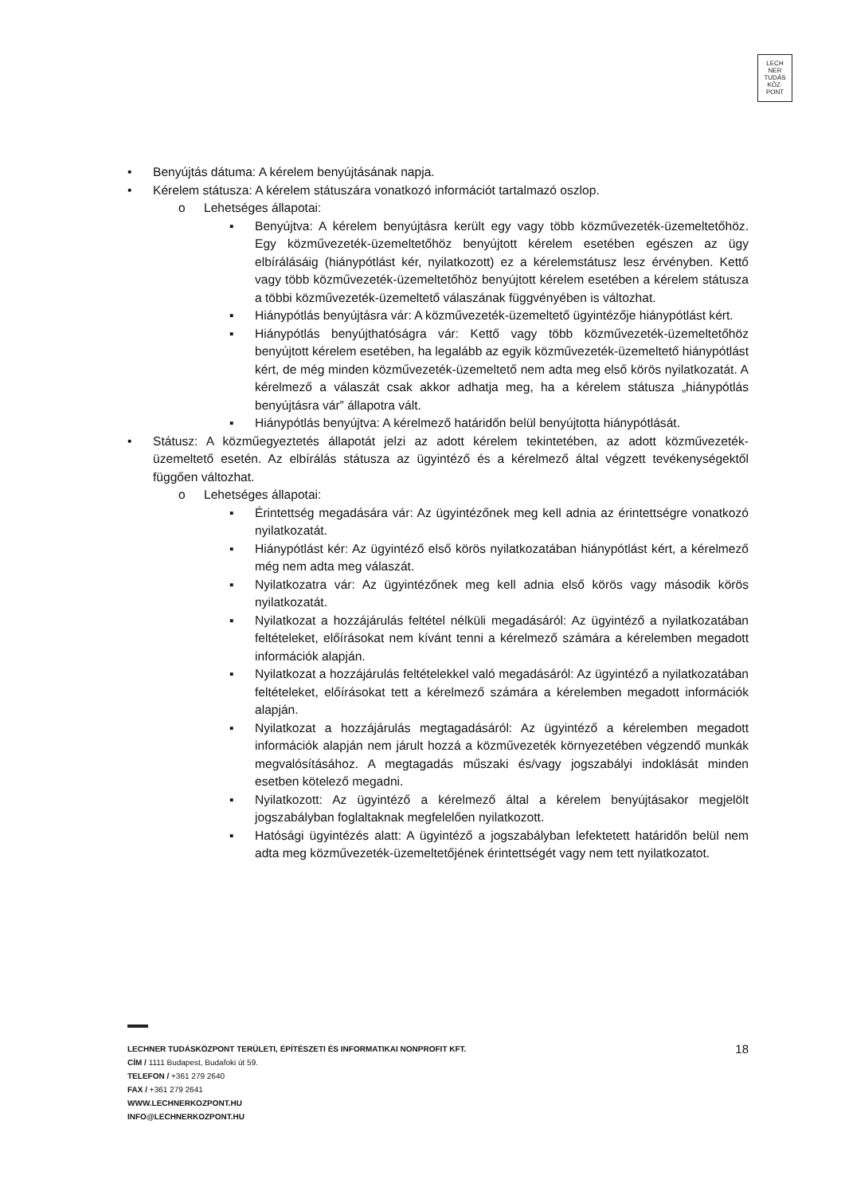LECH
NER
TUDÁS
KÖZ·
PONT
• Benyújtás dátuma: A kérelem benyújtásának napja.
• Kérelem státusza: A kérelem státuszára vonatkozó információt tartalmazó oszlop.
o Lehetséges állapotai:
▪ Benyújtva: A kérelem benyújtásra került egy vagy több közművezeték-üzemeltetőhöz. Egy közművezeték-üzemeltetőhöz benyújtott kérelem esetében egészen az ügy elbírálásáig (hiánypótlást kér, nyilatkozott) ez a kérelemstátusz lesz érvényben. Kettő vagy több közművezeték-üzemeltetőhöz benyújtott kérelem esetében a kérelem státusza a többi közművezeték-üzemeltető válaszának függvényében is változhat.
▪ Hiánypótlás benyújtásra vár: A közművezeték-üzemeltető ügyintézője hiánypótlást kért.
▪ Hiánypótlás benyújthatóságra vár: Kettő vagy több közművezeték-üzemeltetőhöz benyújtott kérelem esetében, ha legalább az egyik közművezeték-üzemeltető hiánypótlást kért, de még minden közművezeték-üzemeltető nem adta meg első körös nyilatkozatát. A kérelmező a válaszát csak akkor adhatja meg, ha a kérelem státusza „hiánypótlás benyújtásra vár” állapotra vált.
▪ Hiánypótlás benyújtva: A kérelmező határidőn belül benyújtotta hiánypótlását.
• Státusz: A közműegyeztetés állapotát jelzi az adott kérelem tekintetében, az adott közművezeték-üzemeltető esetén. Az elbírálás státusza az ügyintéző és a kérelmező által végzett tevékenységektől függően változhat.
o Lehetséges állapotai:
▪ Érintettség megadására vár: Az ügyintézőnek meg kell adnia az érintettségre vonatkozó nyilatkozatát.
▪ Hiánypótlást kér: Az ügyintéző első körös nyilatkozatában hiánypótlást kért, a kérelmező még nem adta meg válaszát.
▪ Nyilatkozatra vár: Az ügyintézőnek meg kell adnia első körös vagy második körös nyilatkozatát.
▪ Nyilatkozat a hozzájárulás feltétel nélküli megadásáról: Az ügyintéző a nyilatkozatában feltételeket, előírásokat nem kívánt tenni a kérelmező számára a kérelemben megadott információk alapján.
▪ Nyilatkozat a hozzájárulás feltételekkel való megadásáról: Az ügyintéző a nyilatkozatában feltételeket, előírásokat tett a kérelmező számára a kérelemben megadott információk alapján.
▪ Nyilatkozat a hozzájárulás megtagadásáról: Az ügyintéző a kérelemben megadott információk alapján nem járult hozzá a közművezeték környezetében végzendő munkák megvalósításához. A megtagadás műszaki és/vagy jogszabályi indoklását minden esetben kötelező megadni.
▪ Nyilatkozott: Az ügyintéző a kérelmező által a kérelem benyújtásakor megjelölt jogszabályban foglaltaknak megfelelően nyilatkozott.
▪ Hatósági ügyintézés alatt: A ügyintéző a jogszabályban lefektetett határidőn belül nem adta meg közművezeték-üzemeltetőjének érintettségét vagy nem tett nyilatkozatot.
18 LECHNER TUDÁSKÖZPONT TERÜLETI, ÉPÍTÉSZETI ÉS INFORMATIKAI NONPROFIT KFT.
CÍM / 1111 Budapest, Budafoki út 59.
TELEFON / +361 279 2640
FAX / +361 279 2641
WWW.LECHNERKOZPONT.HU
INFO@LECHNERKOZPONT.HU